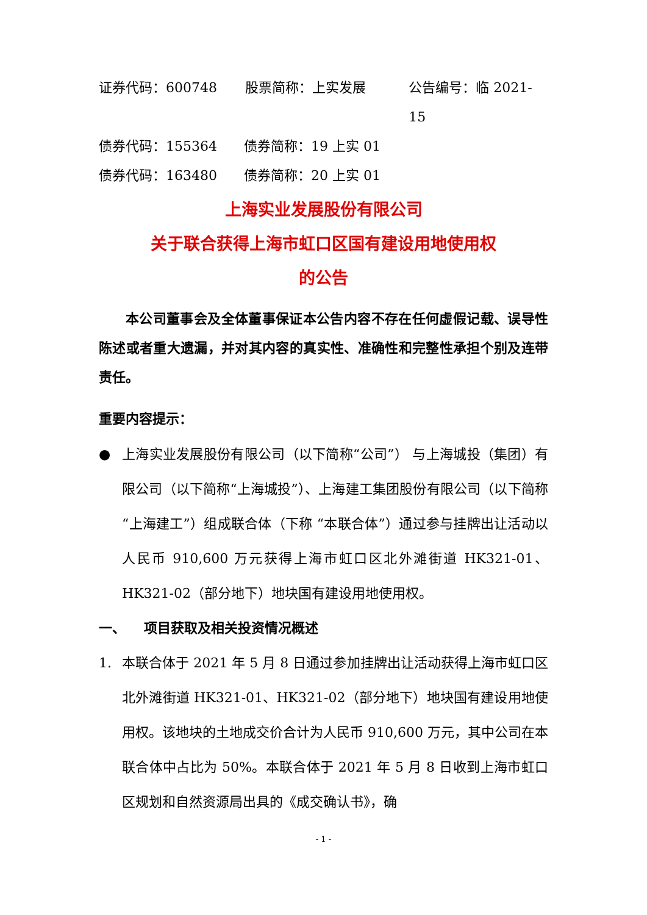证券代码：600748 股票简称：上实发展 公告编号：临 2021-15
债券代码：155364 债券简称：19 上实 01
债券代码：163480 债券简称：20 上实 01
上海实业发展股份有限公司
关于联合获得上海市虹口区国有建设用地使用权
的公告
本公司董事会及全体董事保证本公告内容不存在任何虚假记载、误导性陈述或者重大遗漏，并对其内容的真实性、准确性和完整性承担个别及连带责任。
重要内容提示：
● 上海实业发展股份有限公司（以下简称“公司”） 与上海城投（集团）有限公司（以下简称“上海城投”）、上海建工集团股份有限公司（以下简称“上海建工”）组成联合体（下称 “本联合体”）通过参与挂牌出让活动以人民币 910,600 万元获得上海市虹口区北外滩街道 HK321-01、HK321-02（部分地下）地块国有建设用地使用权。
一、 项目获取及相关投资情况概述
1. 本联合体于 2021 年 5 月 8 日通过参加挂牌出让活动获得上海市虹口区北外滩街道 HK321-01、HK321-02（部分地下）地块国有建设用地使用权。该地块的土地成交价合计为人民币 910,600 万元，其中公司在本联合体中占比为 50%。本联合体于 2021 年 5 月 8 日收到上海市虹口区规划和自然资源局出具的《成交确认书》，确
- 1 -